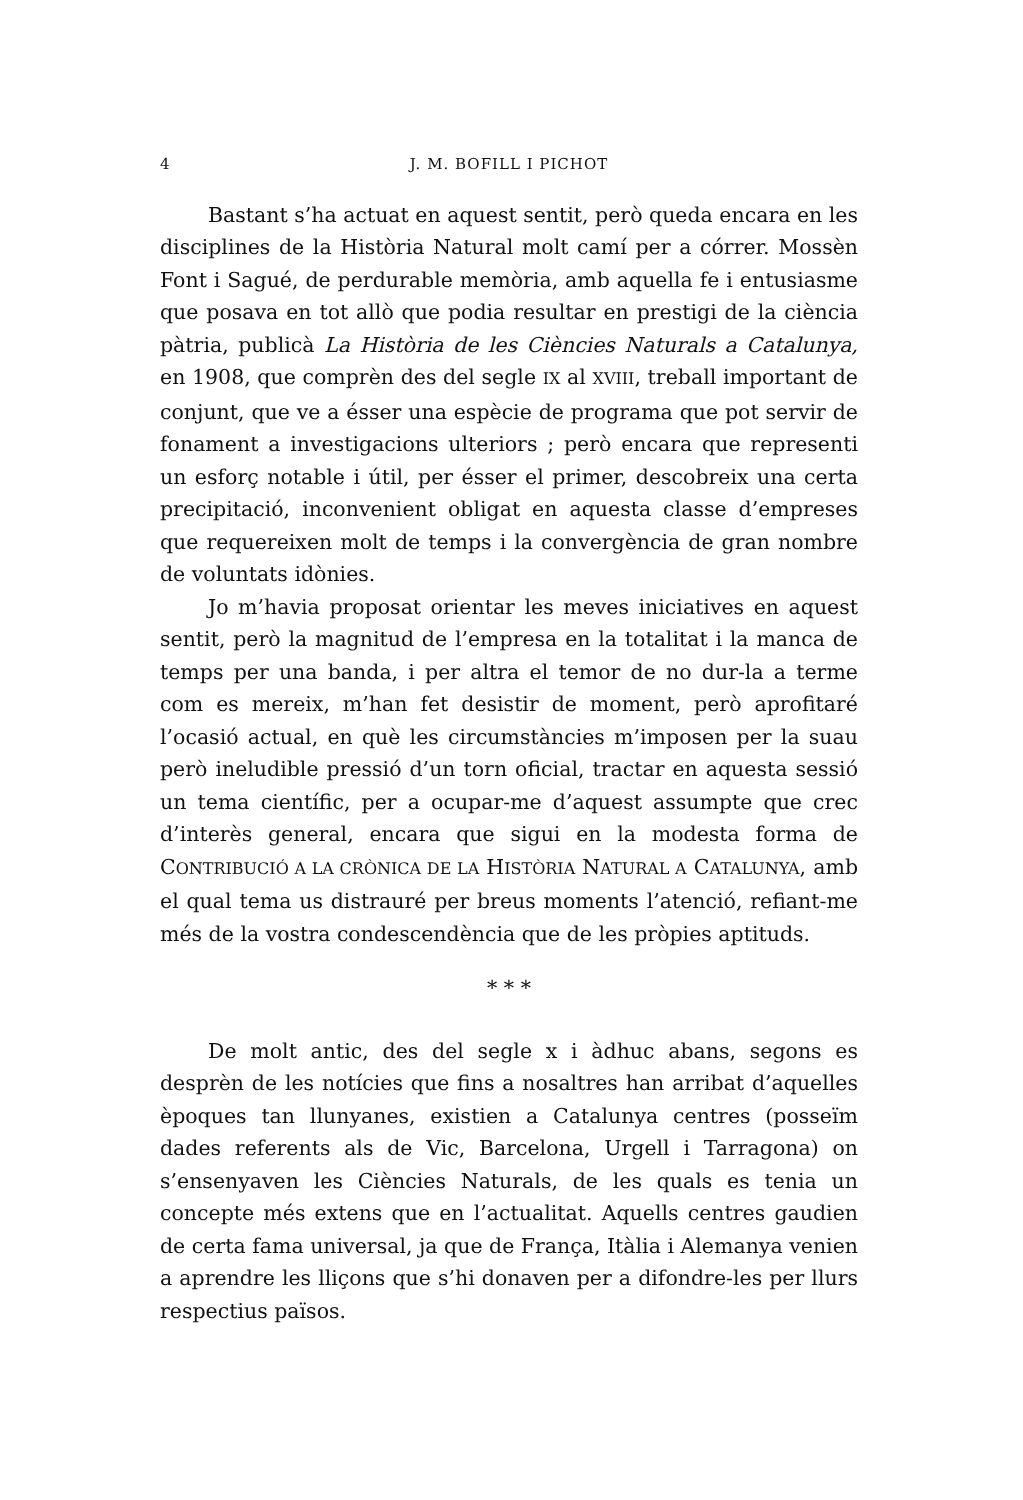4 J. M. BOFILL I PICHOT
Bastant s’ha actuat en aquest sentit, però queda encara en les disciplines de la Història Natural molt camí per a córrer. Mossèn Font i Sagué, de perdurable memòria, amb aquella fe i entusiasme que posava en tot allò que podia resultar en prestigi de la ciència pàtria, publicà La Història de les Ciències Naturals a Catalunya, en 1908, que comprèn des del segle IX al XVIII, treball important de conjunt, que ve a ésser una espècie de programa que pot servir de fonament a investigacions ulteriors ; però encara que representi un esforç notable i útil, per ésser el primer, descobreix una certa precipitació, inconvenient obligat en aquesta classe d’empreses que requereixen molt de temps i la convergència de gran nombre de voluntats idònies.
Jo m’havia proposat orientar les meves iniciatives en aquest sentit, però la magnitud de l’empresa en la totalitat i la manca de temps per una banda, i per altra el temor de no dur-la a terme com es mereix, m’han fet desistir de moment, però aprofitaré l’ocasió actual, en què les circumstàncies m’imposen per la suau però ineludible pressió d’un torn oficial, tractar en aquesta sessió un tema científic, per a ocupar-me d’aquest assumpte que crec d’interès general, encara que sigui en la modesta forma de CONTRIBUCIÓ A LA CRÒNICA DE LA HISTÒRIA NATURAL A CATALUNYA, amb el qual tema us distrauré per breus moments l’atenció, refiant-me més de la vostra condescendència que de les pròpies aptituds.
* * *
De molt antic, des del segle x i àdhuc abans, segons es desprèn de les notícies que fins a nosaltres han arribat d’aquelles èpoques tan llunyanes, existien a Catalunya centres (posseïm dades referents als de Vic, Barcelona, Urgell i Tarragona) on s’ensenyaven les Ciències Naturals, de les quals es tenia un concepte més extens que en l’actualitat. Aquells centres gaudien de certa fama universal, ja que de França, Itàlia i Alemanya venien a aprendre les lliçons que s’hi donaven per a difondre-les per llurs respectius països.